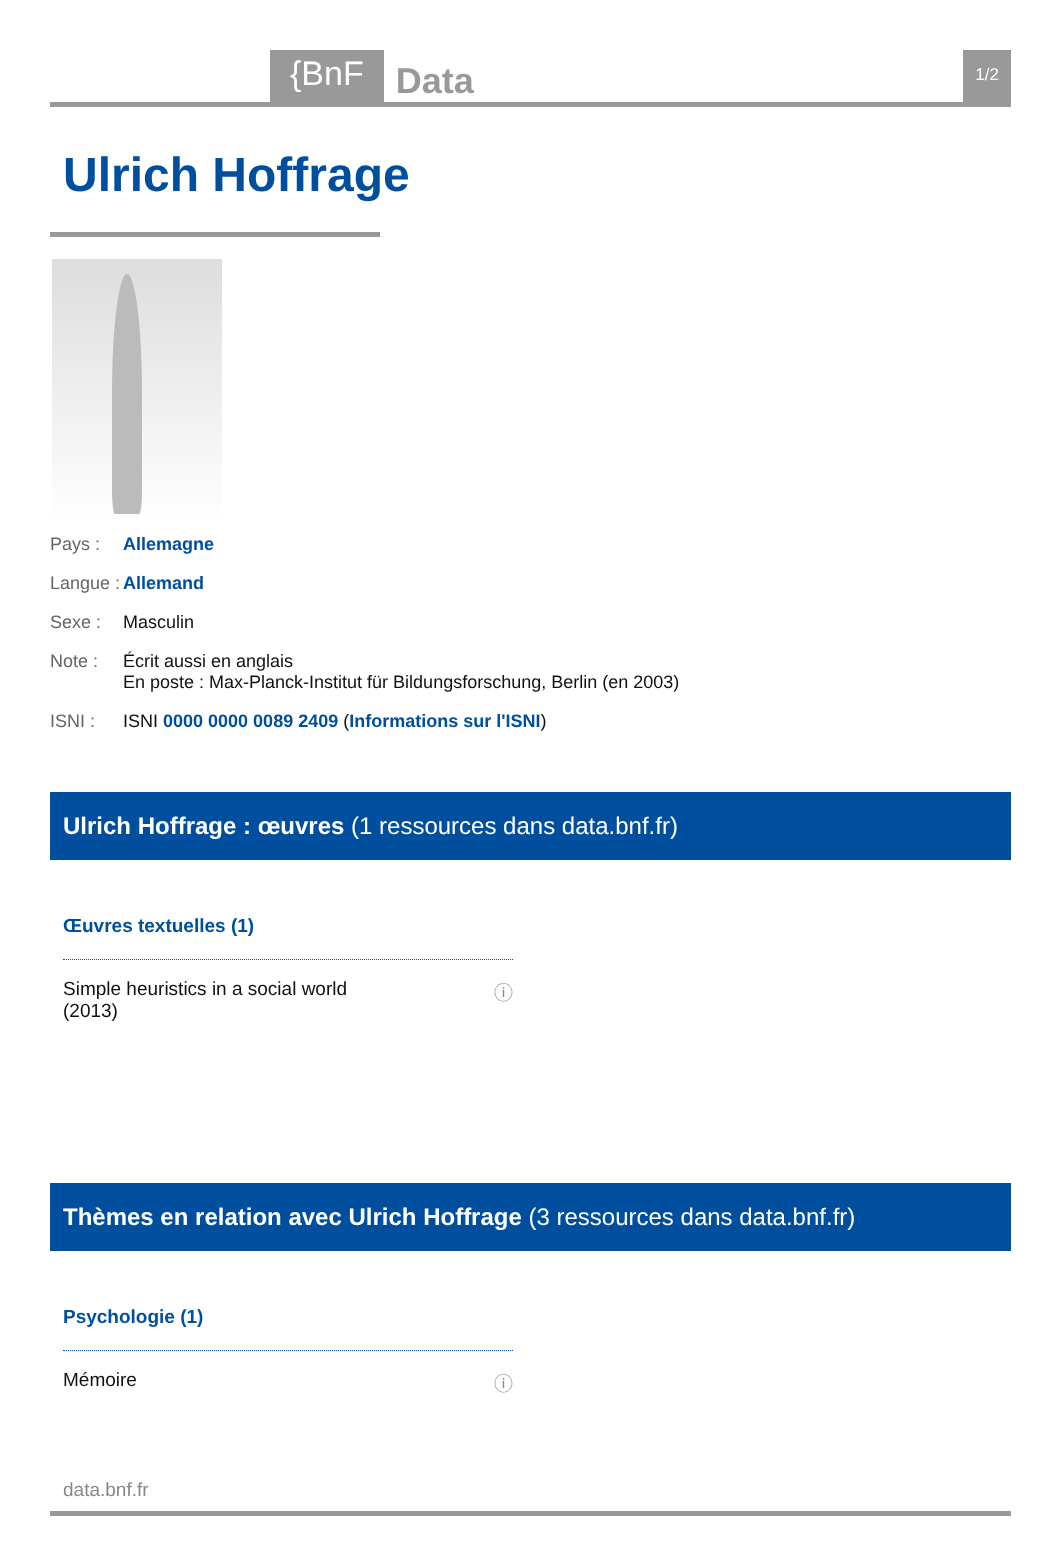{BnF Data 1/2
Ulrich Hoffrage
Pays : Allemagne
Langue : Allemand
Sexe : Masculin
Note : Écrit aussi en anglais
En poste : Max-Planck-Institut für Bildungsforschung, Berlin (en 2003)
ISNI : ISNI 0000 0000 0089 2409 (Informations sur l'ISNI)
Ulrich Hoffrage : œuvres (1 ressources dans data.bnf.fr)
Œuvres textuelles (1)
Simple heuristics in a social world
(2013) ⓘ
Thèmes en relation avec Ulrich Hoffrage (3 ressources dans data.bnf.fr)
Psychologie (1)
Mémoire ⓘ
data.bnf.fr